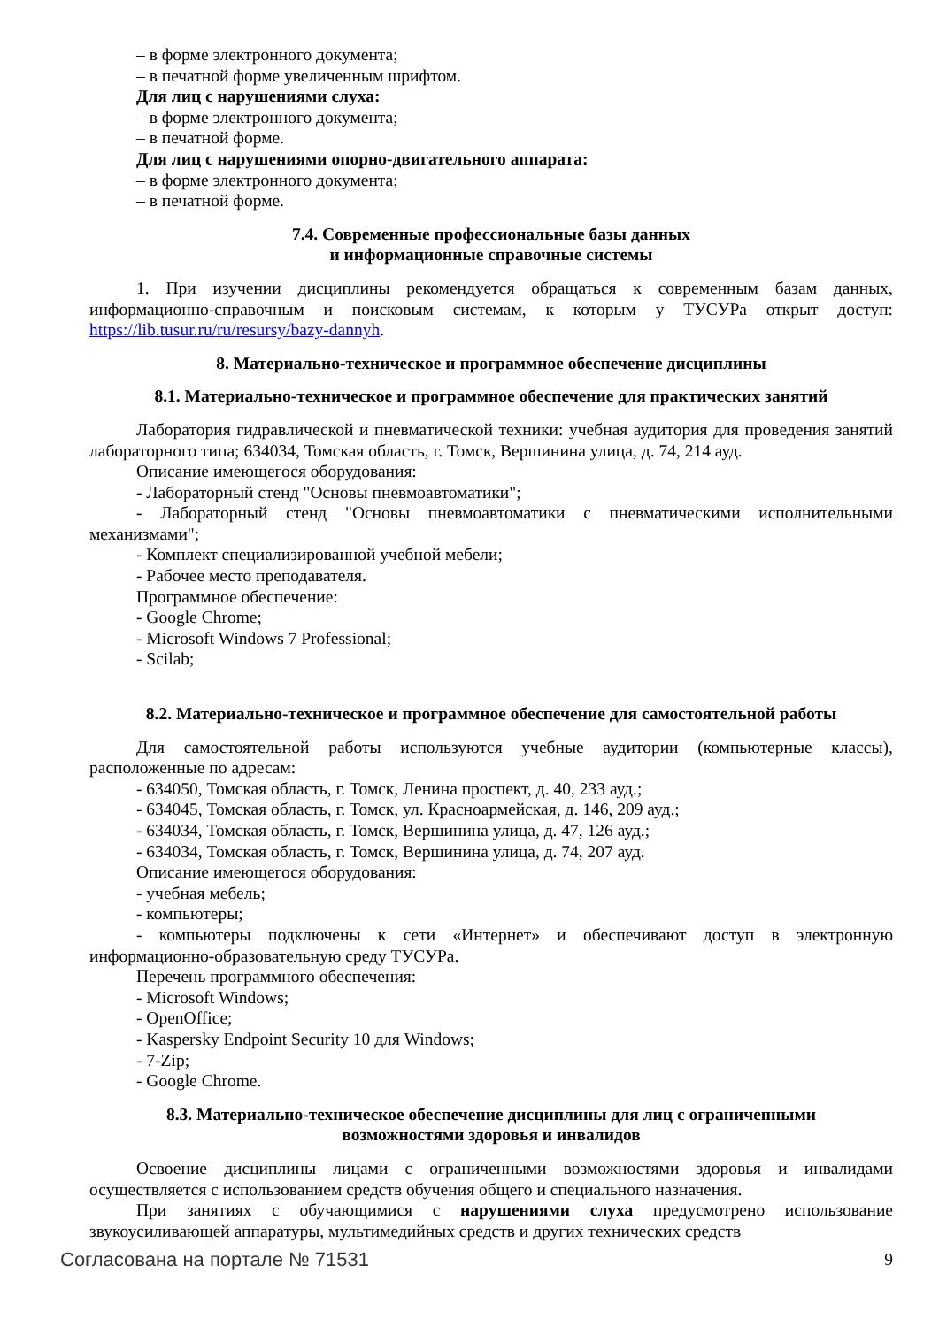– в форме электронного документа;
– в печатной форме увеличенным шрифтом.
Для лиц с нарушениями слуха:
– в форме электронного документа;
– в печатной форме.
Для лиц с нарушениями опорно-двигательного аппарата:
– в форме электронного документа;
– в печатной форме.
7.4. Современные профессиональные базы данных
и информационные справочные системы
1. При изучении дисциплины рекомендуется обращаться к современным базам данных, информационно-справочным и поисковым системам, к которым у ТУСУРа открыт доступ: https://lib.tusur.ru/ru/resursy/bazy-dannyh.
8. Материально-техническое и программное обеспечение дисциплины
8.1. Материально-техническое и программное обеспечение для практических занятий
Лаборатория гидравлической и пневматической техники: учебная аудитория для проведения занятий лабораторного типа; 634034, Томская область, г. Томск, Вершинина улица, д. 74, 214 ауд.
Описание имеющегося оборудования:
- Лабораторный стенд "Основы пневмоавтоматики";
- Лабораторный стенд "Основы пневмоавтоматики с пневматическими исполнительными механизмами";
- Комплект специализированной учебной мебели;
- Рабочее место преподавателя.
Программное обеспечение:
- Google Chrome;
- Microsoft Windows 7 Professional;
- Scilab;
8.2. Материально-техническое и программное обеспечение для самостоятельной работы
Для самостоятельной работы используются учебные аудитории (компьютерные классы), расположенные по адресам:
- 634050, Томская область, г. Томск, Ленина проспект, д. 40, 233 ауд.;
- 634045, Томская область, г. Томск, ул. Красноармейская, д. 146, 209 ауд.;
- 634034, Томская область, г. Томск, Вершинина улица, д. 47, 126 ауд.;
- 634034, Томская область, г. Томск, Вершинина улица, д. 74, 207 ауд.
Описание имеющегося оборудования:
- учебная мебель;
- компьютеры;
- компьютеры подключены к сети «Интернет» и обеспечивают доступ в электронную информационно-образовательную среду ТУСУРа.
Перечень программного обеспечения:
- Microsoft Windows;
- OpenOffice;
- Kaspersky Endpoint Security 10 для Windows;
- 7-Zip;
- Google Chrome.
8.3. Материально-техническое обеспечение дисциплины для лиц с ограниченными
возможностями здоровья и инвалидов
Освоение дисциплины лицами с ограниченными возможностями здоровья и инвалидами осуществляется с использованием средств обучения общего и специального назначения.
При занятиях с обучающимися с нарушениями слуха предусмотрено использование звукоусиливающей аппаратуры, мультимедийных средств и других технических средств
Согласована на портале № 71531 9